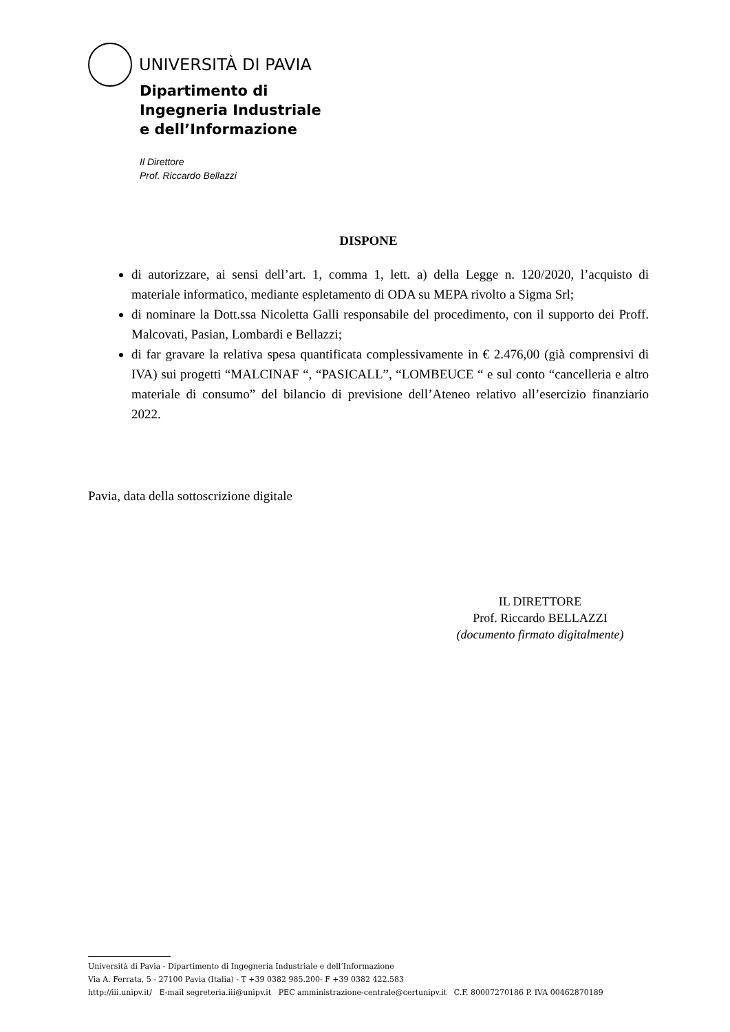UNIVERSITÀ DI PAVIA
Dipartimento di
Ingegneria Industriale
e dell’Informazione
Il Direttore
Prof. Riccardo Bellazzi
DISPONE
di autorizzare, ai sensi dell’art. 1, comma 1, lett. a) della Legge n. 120/2020, l’acquisto di materiale informatico, mediante espletamento di ODA su MEPA rivolto a Sigma Srl;
di nominare la Dott.ssa Nicoletta Galli responsabile del procedimento, con il supporto dei Proff. Malcovati, Pasian, Lombardi e Bellazzi;
di far gravare la relativa spesa quantificata complessivamente in € 2.476,00 (già comprensivi di IVA) sui progetti “MALCINAF “, “PASICALL”, “LOMBEUCE “ e sul conto “cancelleria e altro materiale di consumo” del bilancio di previsione dell’Ateneo relativo all’esercizio finanziario 2022.
Pavia, data della sottoscrizione digitale
IL DIRETTORE
Prof. Riccardo BELLAZZI
(documento firmato digitalmente)
Università di Pavia - Dipartimento di Ingegneria Industriale e dell’Informazione
Via A. Ferrata, 5 - 27100 Pavia (Italia) - T +39 0382 985.200- F +39 0382 422.583
http://iii.unipv.it/ E-mail segreteria.iii@unipv.it PEC amministrazione-centrale@certunipv.it C.F. 80007270186 P. IVA 00462870189